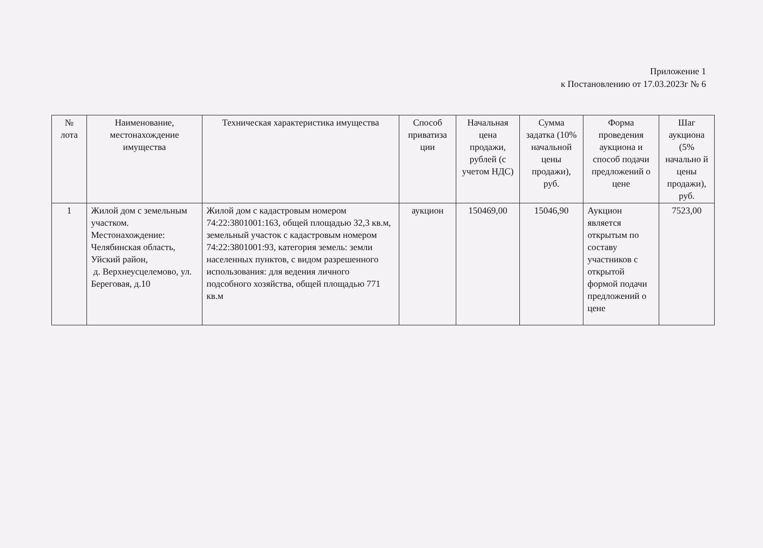Приложение 1
к Постановлению от 17.03.2023г № 6
| № лота | Наименование, местонахождение имущества | Техническая характеристика имущества | Способ приватиза ции | Начальная цена продажи, рублей (с учетом НДС) | Сумма задатка (10% начальной цены продажи), руб. | Форма проведения аукциона и способ подачи предложений о цене | Шаг аукциона (5% начально й цены продажи), руб. |
| --- | --- | --- | --- | --- | --- | --- | --- |
| 1 | Жилой дом с земельным участком. Местонахождение: Челябинская область, Уйский район, д. Верхнеусцелемово, ул. Береговая, д.10 | Жилой дом с кадастровым номером 74:22:3801001:163, общей площадью 32,3 кв.м, земельный участок с кадастровым номером 74:22:3801001:93, категория земель: земли населенных пунктов, с видом разрешенного использования: для ведения личного подсобного хозяйства, общей площадью 771 кв.м | аукцион | 150469,00 | 15046,90 | Аукцион является открытым по составу участников с открытой формой подачи предложений о цене | 7523,00 |